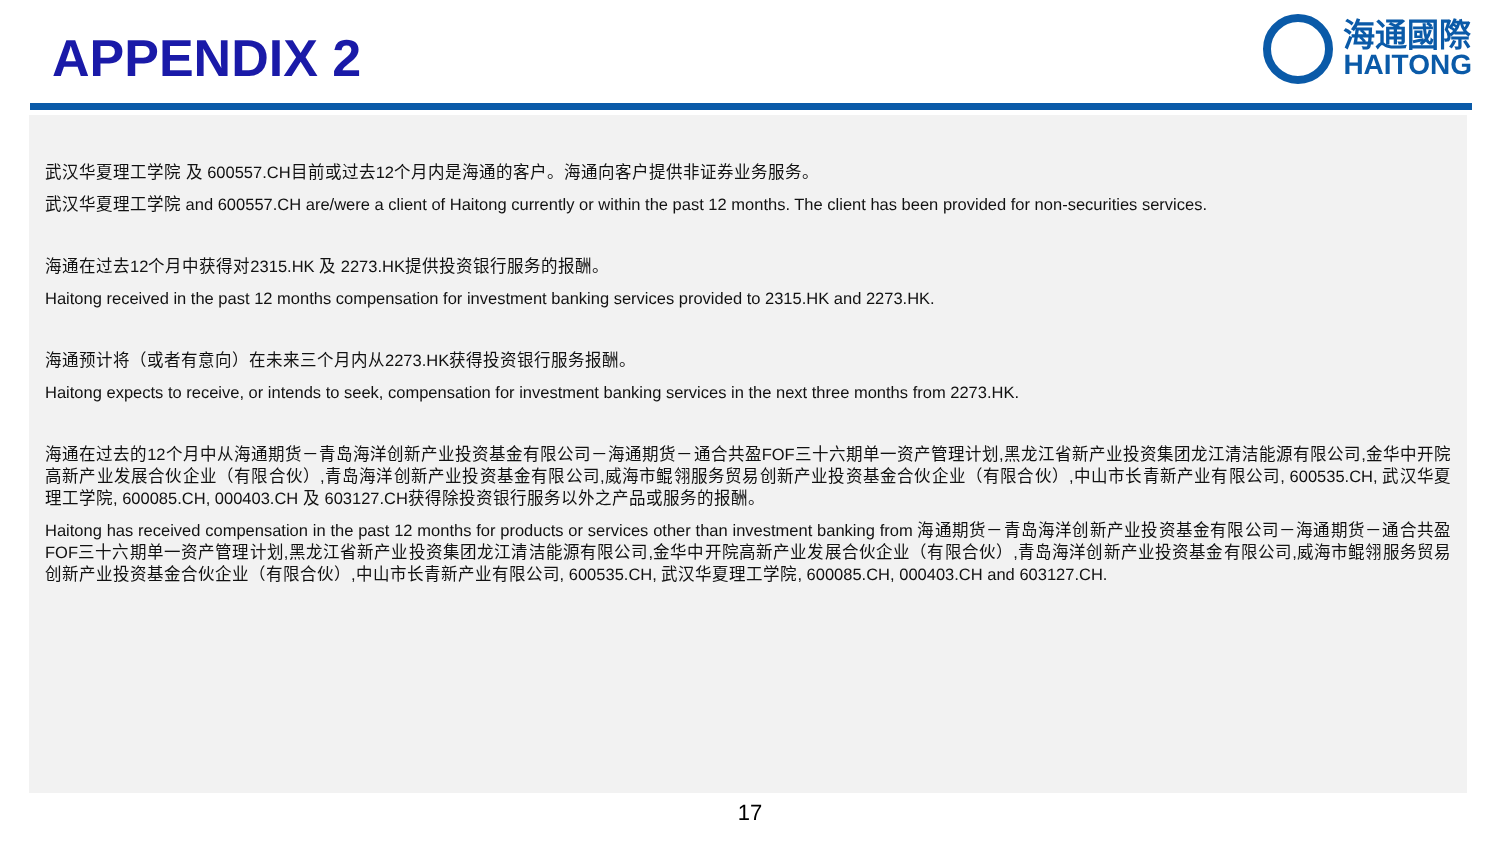APPENDIX 2
海通國際
HAITONG
武汉华夏理工学院 及 600557.CH目前或过去12个月内是海通的客户。海通向客户提供非证券业务服务。
武汉华夏理工学院 and 600557.CH are/were a client of Haitong currently or within the past 12 months. The client has been provided for non-securities services.
海通在过去12个月中获得对2315.HK 及 2273.HK提供投资银行服务的报酬。
Haitong received in the past 12 months compensation for investment banking services provided to 2315.HK and 2273.HK.
海通预计将（或者有意向）在未来三个月内从2273.HK获得投资银行服务报酬。
Haitong expects to receive, or intends to seek, compensation for investment banking services in the next three months from 2273.HK.
海通在过去的12个月中从海通期货－青岛海洋创新产业投资基金有限公司－海通期货－通合共盈FOF三十六期单一资产管理计划,黑龙江省新产业投资集团龙江清洁能源有限公司,金华中开院高新产业发展合伙企业（有限合伙）,青岛海洋创新产业投资基金有限公司,威海市鲲翎服务贸易创新产业投资基金合伙企业（有限合伙）,中山市长青新产业有限公司, 600535.CH, 武汉华夏理工学院, 600085.CH, 000403.CH 及 603127.CH获得除投资银行服务以外之产品或服务的报酬。
Haitong has received compensation in the past 12 months for products or services other than investment banking from 海通期货－青岛海洋创新产业投资基金有限公司－海通期货－通合共盈FOF三十六期单一资产管理计划,黑龙江省新产业投资集团龙江清洁能源有限公司,金华中开院高新产业发展合伙企业（有限合伙）,青岛海洋创新产业投资基金有限公司,威海市鲲翎服务贸易创新产业投资基金合伙企业（有限合伙）,中山市长青新产业有限公司, 600535.CH, 武汉华夏理工学院, 600085.CH, 000403.CH and 603127.CH.
17